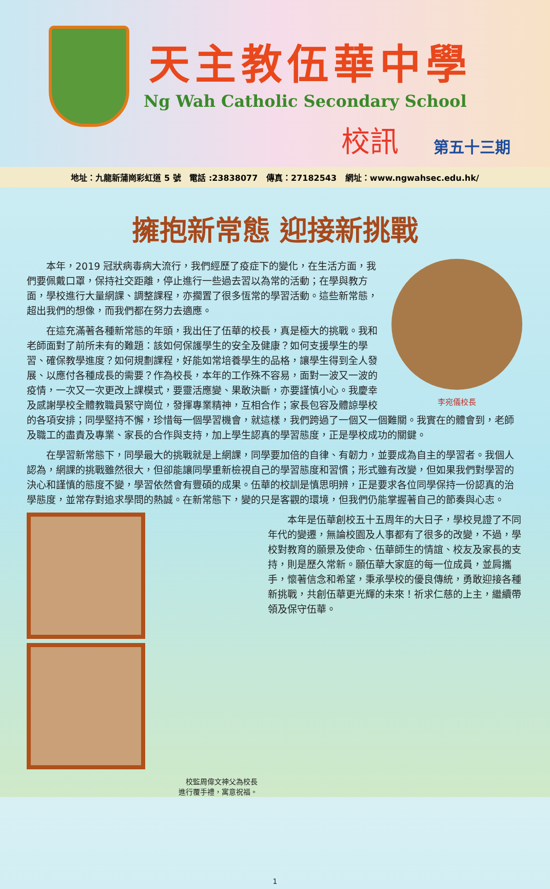天主教伍華中學
Ng Wah Catholic Secondary School
校訊 第五十三期
地址：九龍新蒲崗彩虹道 5 號 電話 :23838077 傳真：27182543 網址：www.ngwahsec.edu.hk/
擁抱新常態 迎接新挑戰
李宛儀校長
本年，2019 冠狀病毒病大流行，我們經歷了疫症下的變化，在生活方面，我們要佩戴口罩，保持社交距離，停止進行一些過去習以為常的活動；在學與教方面，學校進行大量網課、調整課程，亦擱置了很多恆常的學習活動。這些新常態，超出我們的想像，而我們都在努力去適應。
在這充滿著各種新常態的年頭，我出任了伍華的校長，真是極大的挑戰。我和老師面對了前所未有的難題：該如何保護學生的安全及健康？如何支援學生的學習、確保教學進度？如何規劃課程，好能如常培養學生的品格，讓學生得到全人發展、以應付各種成長的需要？作為校長，本年的工作殊不容易，面對一波又一波的疫情，一次又一次更改上課模式，要靈活應變、果敢決斷，亦要謹慎小心。我慶幸及感謝學校全體教職員緊守崗位，發揮專業精神，互相合作；家長包容及體諒學校的各項安排；同學堅持不懈，珍惜每一個學習機會，就這樣，我們跨過了一個又一個難關。我實在的體會到，老師及職工的盡責及專業、家長的合作與支持，加上學生認真的學習態度，正是學校成功的關鍵。
在學習新常態下，同學最大的挑戰就是上網課，同學要加倍的自律、有韌力，並要成為自主的學習者。我個人認為，網課的挑戰雖然很大，但卻能讓同學重新檢視自己的學習態度和習慣；形式雖有改變，但如果我們對學習的決心和謹慎的態度不變，學習依然會有豐碩的成果。伍華的校訓是慎思明辨，正是要求各位同學保持一份認真的治學態度，並常存對追求學問的熱誠。在新常態下，變的只是客觀的環境，但我們仍能掌握著自己的節奏與心志。
校監周偉文神父為校長
進行覆手禮，寓意祝福。
本年是伍華創校五十五周年的大日子，學校見證了不同年代的變遷，無論校園及人事都有了很多的改變，不過，學校對教育的願景及使命、伍華師生的情誼、校友及家長的支持，則是歷久常新。願伍華大家庭的每一位成員，並肩攜手，懷著信念和希望，秉承學校的優良傳統，勇敢迎接各種新挑戰，共創伍華更光輝的未來！祈求仁慈的上主，繼續帶領及保守伍華。
1